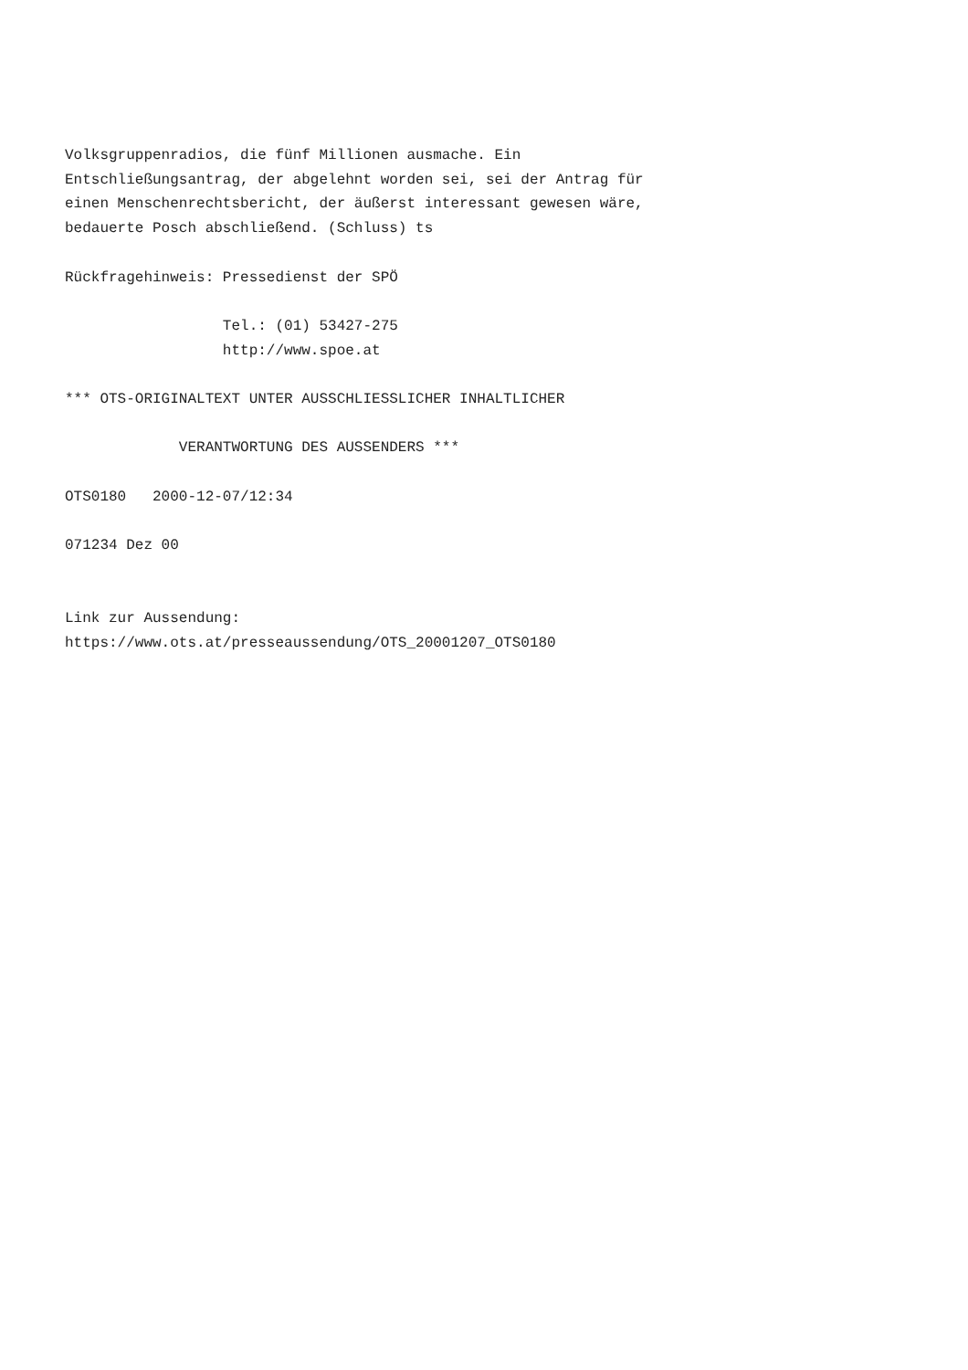Volksgruppenradios, die fünf Millionen ausmache. Ein
Entschließungsantrag, der abgelehnt worden sei, sei der Antrag für
einen Menschenrechtsbericht, der äußerst interessant gewesen wäre,
bedauerte Posch abschließend. (Schluss) ts

Rückfragehinweis: Pressedienst der SPÖ

                  Tel.: (01) 53427-275
                  http://www.spoe.at

*** OTS-ORIGINALTEXT UNTER AUSSCHLIESSLICHER INHALTLICHER

             VERANTWORTUNG DES AUSSENDERS ***

OTS0180   2000-12-07/12:34

071234 Dez 00


Link zur Aussendung:
https://www.ots.at/presseaussendung/OTS_20001207_OTS0180